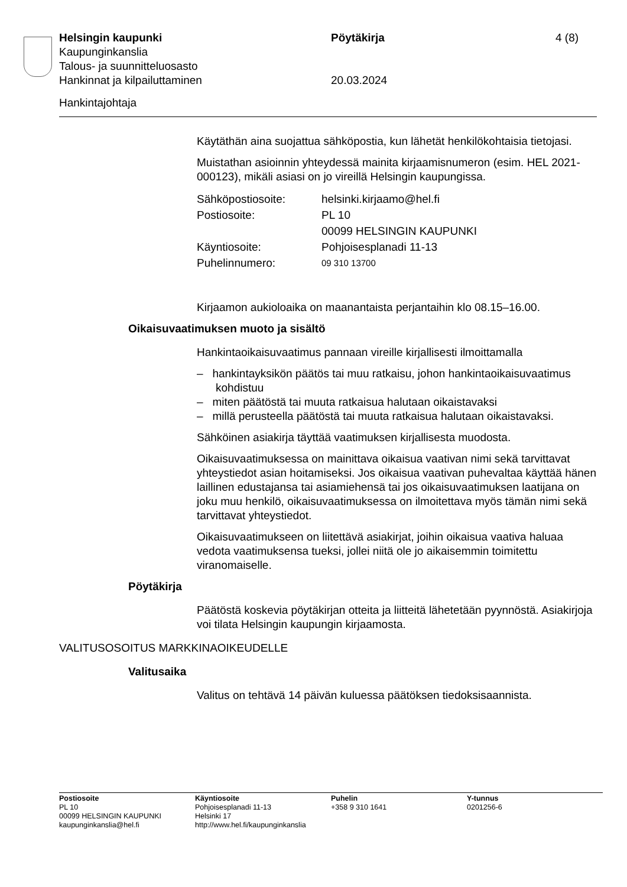Helsingin kaupunki Pöytäkirja 4 (8)
Kaupunginkanslia
Talous- ja suunnitteluosasto
Hankinnat ja kilpailuttaminen 20.03.2024
Hankintajohtaja
Käytäthän aina suojattua sähköpostia, kun lähetät henkilökohtaisia tietojasi.
Muistathan asioinnin yhteydessä mainita kirjaamisnumeron (esim. HEL 2021-000123), mikäli asiasi on jo vireillä Helsingin kaupungissa.
| Sähköpostiosoite: | helsinki.kirjaamo@hel.fi |
| Postiosoite: | PL 10 00099 HELSINGIN KAUPUNKI |
| Käyntiosoite: | Pohjoisesplanadi 11-13 |
| Puhelinnumero: | 09 310 13700 |
Kirjaamon aukioloaika on maanantaista perjantaihin klo 08.15–16.00.
Oikaisuvaatimuksen muoto ja sisältö
Hankintaoikaisuvaatimus pannaan vireille kirjallisesti ilmoittamalla
– hankintayksikön päätös tai muu ratkaisu, johon hankintaoikaisuvaatimus kohdistuu
– miten päätöstä tai muuta ratkaisua halutaan oikaistavaksi
– millä perusteella päätöstä tai muuta ratkaisua halutaan oikaistavaksi.
Sähköinen asiakirja täyttää vaatimuksen kirjallisesta muodosta.
Oikaisuvaatimuksessa on mainittava oikaisua vaativan nimi sekä tarvittavat yhteystiedot asian hoitamiseksi. Jos oikaisua vaativan puhevaltaa käyttää hänen laillinen edustajansa tai asiamiehensä tai jos oikaisuvaatimuksen laatijana on joku muu henkilö, oikaisuvaatimuksessa on ilmoitettava myös tämän nimi sekä tarvittavat yhteystiedot.
Oikaisuvaatimukseen on liitettävä asiakirjat, joihin oikaisua vaativa haluaa vedota vaatimuksensa tueksi, jollei niitä ole jo aikaisemmin toimitettu viranomaiselle.
Pöytäkirja
Päätöstä koskevia pöytäkirjan otteita ja liitteitä lähetetään pyynnöstä. Asiakirjoja voi tilata Helsingin kaupungin kirjaamosta.
VALITUSOSOITUS MARKKINAOIKEUDELLE
Valitusaika
Valitus on tehtävä 14 päivän kuluessa päätöksen tiedoksisaannista.
Postiosoite
PL 10
00099 HELSINGIN KAUPUNKI
kaupunginkanslia@hel.fi
Käyntiosoite
Pohjoisesplanadi 11-13
Helsinki 17
http://www.hel.fi/kaupunginkanslia
Puhelin
+358 9 310 1641
Y-tunnus
0201256-6